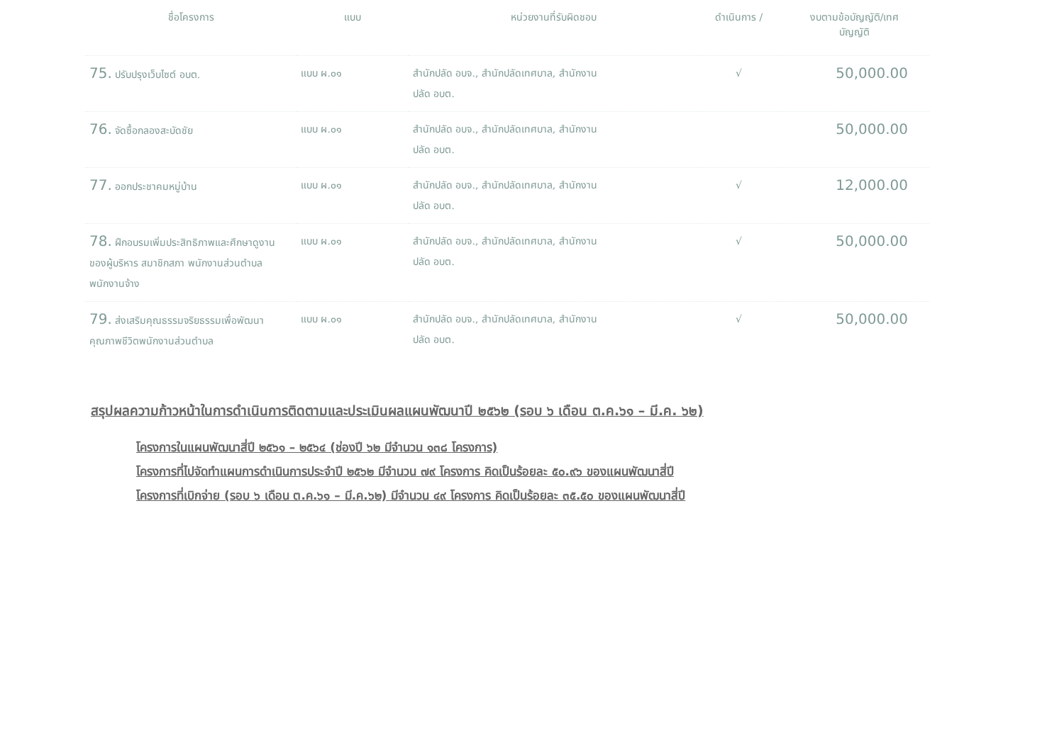| ชื่อโครงการ | แบบ | หน่วยงานที่รับผิดชอบ | ดำเนินการ / | งบตามข้อบัญญัติ/เทศ บัญญัติ |
| --- | --- | --- | --- | --- |
| 75. ปรับปรุงเว็บไซต์ อบต. | แบบ ผ.๐๑ | สำนักปลัด อบจ., สำนักปลัดเทศบาล, สำนักงาน ปลัด อบต. | √ | 50,000.00 |
| 76. จัดซื้อกลองสะบัดชัย | แบบ ผ.๐๑ | สำนักปลัด อบจ., สำนักปลัดเทศบาล, สำนักงาน ปลัด อบต. | | 50,000.00 |
| 77. ออกประชาคมหมู่บ้าน | แบบ ผ.๐๑ | สำนักปลัด อบจ., สำนักปลัดเทศบาล, สำนักงาน ปลัด อบต. | √ | 12,000.00 |
| 78. ฝึกอบรมเพิ่มประสิทธิภาพและศึกษาดูงานของผู้บริหาร สมาชิกสภา พนักงานส่วนตำบล พนักงานจ้าง | แบบ ผ.๐๑ | สำนักปลัด อบจ., สำนักปลัดเทศบาล, สำนักงาน ปลัด อบต. | √ | 50,000.00 |
| 79. ส่งเสริมคุณธรรมจริยธรรมเพื่อพัฒนาคุณภาพชีวิตพนักงานส่วนตำบล | แบบ ผ.๐๑ | สำนักปลัด อบจ., สำนักปลัดเทศบาล, สำนักงาน ปลัด อบต. | √ | 50,000.00 |
สรุปผลความก้าวหน้าในการดำเนินการติดตามและประเมินผลแผนพัฒนาปี ๒๕๖๒ (รอบ ๖ เดือน ต.ค.๖๑ – มี.ค. ๖๒)
โครงการในแผนพัฒนาสี่ปี ๒๕๖๑ – ๒๕๖๔ (ช่องปี ๖๒ มีจำนวน ๑๓๘ โครงการ)
โครงการที่ไปจัดทำแผนการดำเนินการประจำปี ๒๕๖๒ มีจำนวน ๗๙ โครงการ คิดเป็นร้อยละ ๕๐.๙๖ ของแผนพัฒนาสี่ปี
โครงการที่เบิกจ่าย (รอบ ๖ เดือน ต.ค.๖๑ – มี.ค.๖๒) มีจำนวน ๔๙ โครงการ คิดเป็นร้อยละ ๓๕.๕๐ ของแผนพัฒนาสี่ปี